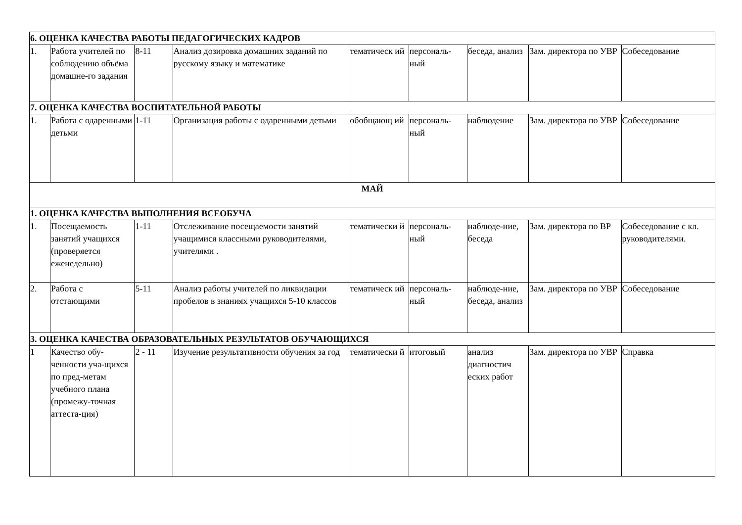| 6. ОЦЕНКА КАЧЕСТВА РАБОТЫ ПЕДАГОГИЧЕСКИХ КАДРОВ | | | | | | | | |
| 1. | Работа учителей по соблюдению объёма домашне-го задания | 8-11 | Анализ дозировка домашних заданий по русскому языку и математике | тематическ ий | персональ-ный | беседа, анализ | Зам. директора по УВР | Собеседование |
| 7. ОЦЕНКА КАЧЕСТВА ВОСПИТАТЕЛЬНОЙ РАБОТЫ | | | | | | | | |
| 1. | Работа с одаренными детьми | 1-11 | Организация работы с одаренными детьми | обобщающ ий | персональ-ный | наблюдение | Зам. директора по УВР | Собеседование |
| МАЙ | | | | | | | | |
| 1. ОЦЕНКА КАЧЕСТВА ВЫПОЛНЕНИЯ ВСЕОБУЧА | | | | | | | | |
| 1. | Посещаемость занятий учащихся (проверяется еженедельно) | 1-11 | Отслеживание посещаемости занятий учащимися классными руководителями, учителями . | тематически й | персональ-ный | наблюде-ние, беседа | Зам. директора по ВР | Собеседование с кл. руководителями. |
| 2. | Работа с отстающими | 5-11 | Анализ работы учителей по ликвидации пробелов в знаниях учащихся 5-10 классов | тематическ ий | персональ-ный | наблюде-ние, беседа, анализ | Зам. директора по УВР | Собеседование |
| 3. ОЦЕНКА КАЧЕСТВА ОБРАЗОВАТЕЛЬНЫХ РЕЗУЛЬТАТОВ ОБУЧАЮЩИХСЯ | | | | | | | | |
| 1 | Качество обу-ченности уча-щихся по пред-метам учебного плана (промежу-точная аттеста-ция) | 2 - 11 | Изучение результативности обучения за год | тематически й | итоговый | анализ диагностич еских работ | Зам. директора по УВР | Справка |